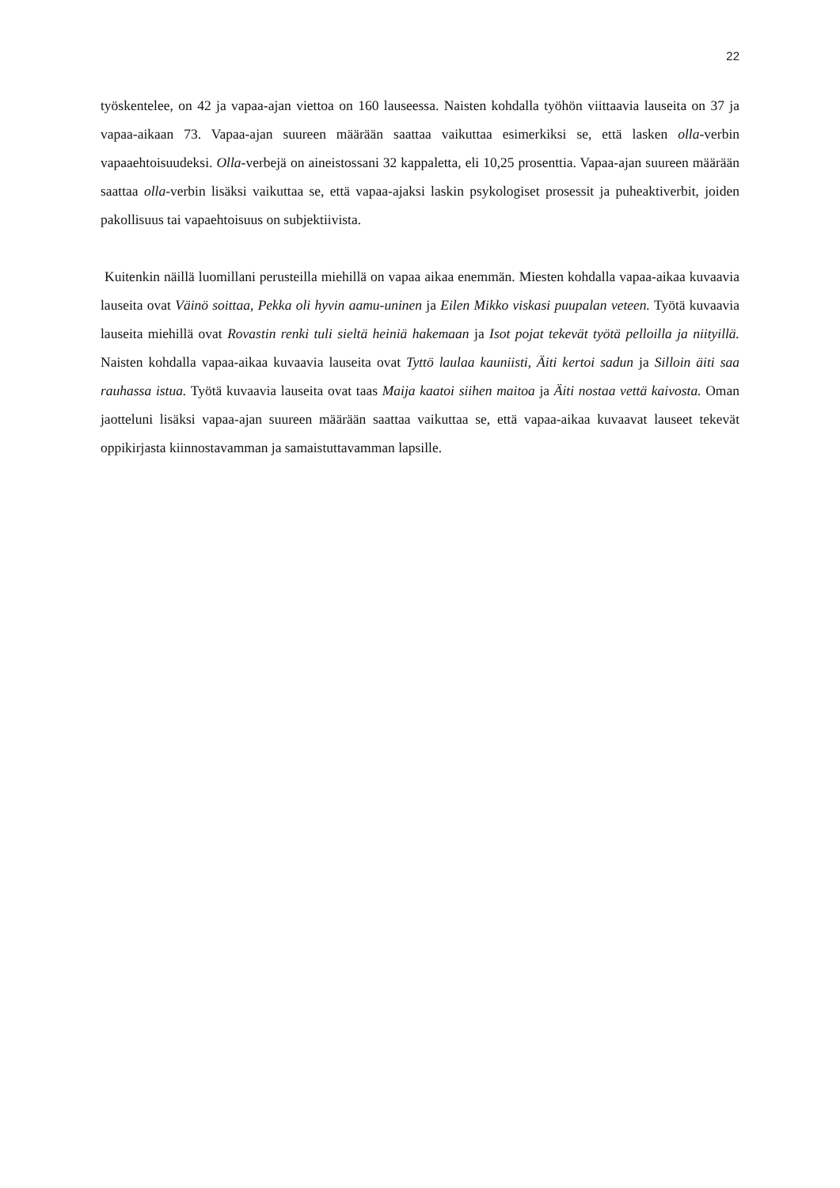22
työskentelee, on 42 ja vapaa-ajan viettoa on 160 lauseessa. Naisten kohdalla työhön viittaavia lauseita on 37 ja vapaa-aikaan 73. Vapaa-ajan suureen määrään saattaa vaikuttaa esimerkiksi se, että lasken olla-verbin vapaaehtoisuudeksi. Olla-verbejä on aineistossani 32 kappaletta, eli 10,25 prosenttia. Vapaa-ajan suureen määrään saattaa olla-verbin lisäksi vaikuttaa se, että vapaa-ajaksi laskin psykologiset prosessit ja puheaktiverbit, joiden pakollisuus tai vapaehtoisuus on subjektiivista.
Kuitenkin näillä luomillani perusteilla miehillä on vapaa aikaa enemmän. Miesten kohdalla vapaa-aikaa kuvaavia lauseita ovat Väinö soittaa, Pekka oli hyvin aamu-uninen ja Eilen Mikko viskasi puupalan veteen. Työtä kuvaavia lauseita miehillä ovat Rovastin renki tuli sieltä heiniä hakemaan ja Isot pojat tekevät työtä pelloilla ja niityillä. Naisten kohdalla vapaa-aikaa kuvaavia lauseita ovat Tyttö laulaa kauniisti, Äiti kertoi sadun ja Silloin äiti saa rauhassa istua. Työtä kuvaavia lauseita ovat taas Maija kaatoi siihen maitoa ja Äiti nostaa vettä kaivosta. Oman jaotteluni lisäksi vapaa-ajan suureen määrään saattaa vaikuttaa se, että vapaa-aikaa kuvaavat lauseet tekevät oppikirjasta kiinnostavamman ja samaistuttavamman lapsille.